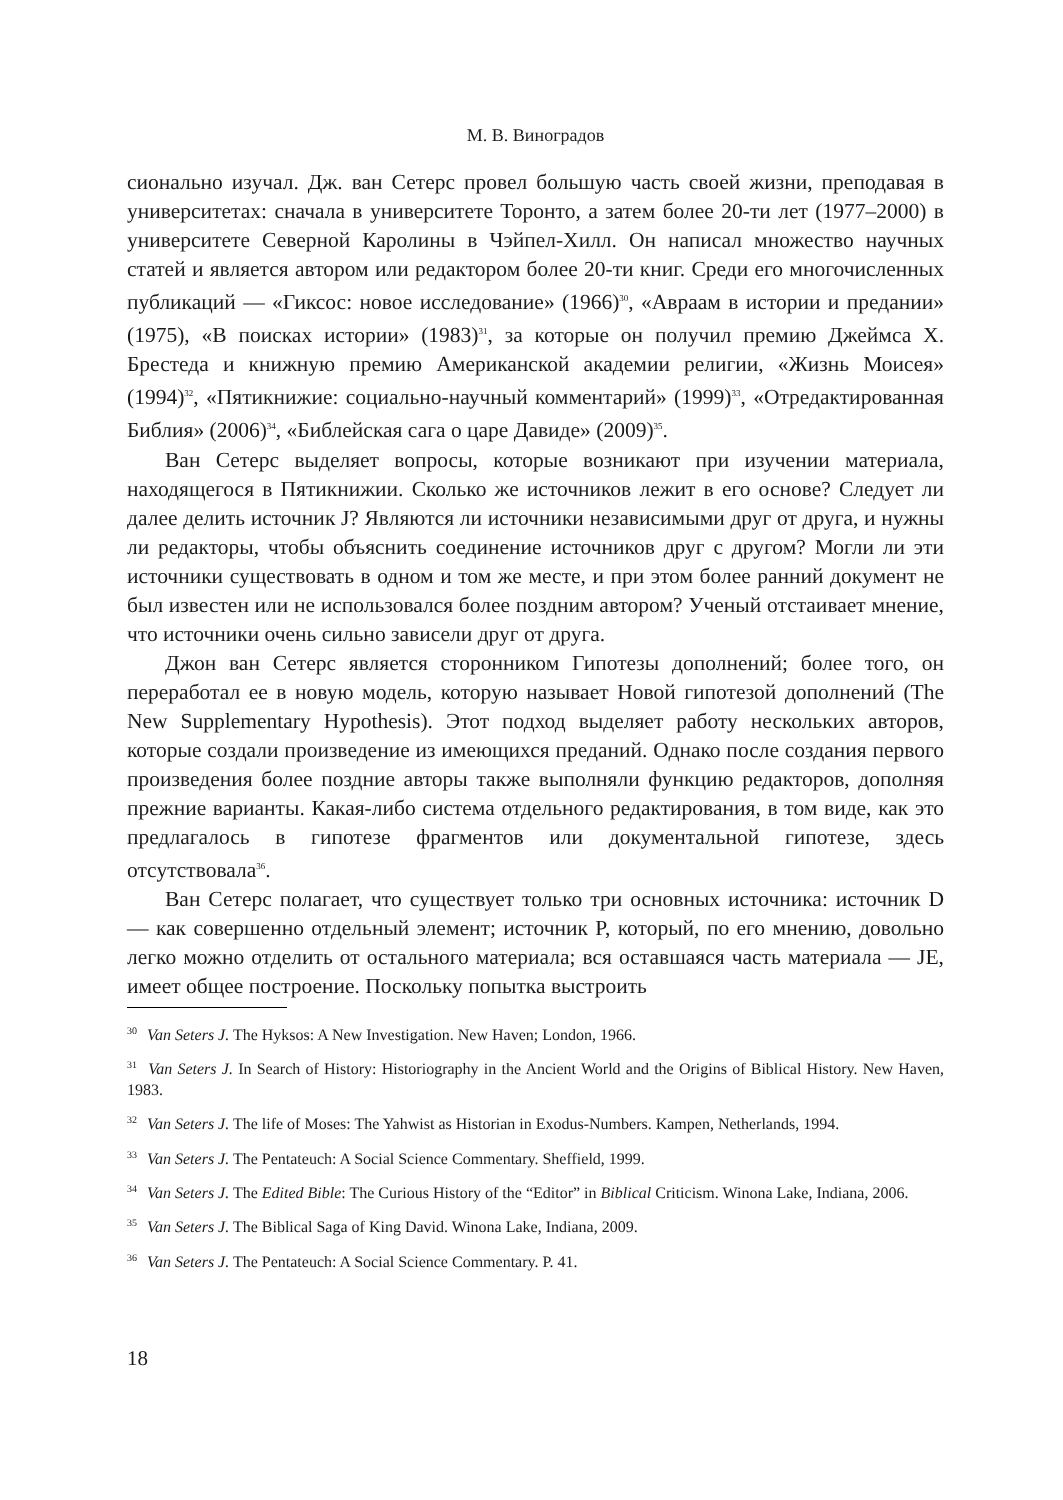М. В. Виноградов
сионально изучал. Дж. ван Сетерс провел большую часть своей жизни, преподавая в университетах: сначала в университете Торонто, а затем более 20-ти лет (1977–2000) в университете Северной Каролины в Чэйпел-Хилл. Он написал множество научных статей и является автором или редактором более 20-ти книг. Среди его многочисленных публикаций — «Гиксос: новое исследование» (1966)<sup>30</sup>, «Авраам в истории и предании» (1975), «В поисках истории» (1983)<sup>31</sup>, за которые он получил премию Джеймса Х. Брестеда и книжную премию Американской академии религии, «Жизнь Моисея» (1994)<sup>32</sup>, «Пятикнижие: социально-научный комментарий» (1999)<sup>33</sup>, «Отредактированная Библия» (2006)<sup>34</sup>, «Библейская сага о царе Давиде» (2009)<sup>35</sup>.
Ван Сетерс выделяет вопросы, которые возникают при изучении материала, находящегося в Пятикнижии. Сколько же источников лежит в его основе? Следует ли далее делить источник J? Являются ли источники независимыми друг от друга, и нужны ли редакторы, чтобы объяснить соединение источников друг с другом? Могли ли эти источники существовать в одном и том же месте, и при этом более ранний документ не был известен или не использовался более поздним автором? Ученый отстаивает мнение, что источники очень сильно зависели друг от друга.
Джон ван Сетерс является сторонником Гипотезы дополнений; более того, он переработал ее в новую модель, которую называет Новой гипотезой дополнений (The New Supplementary Hypothesis). Этот подход выделяет работу нескольких авторов, которые создали произведение из имеющихся преданий. Однако после создания первого произведения более поздние авторы также выполняли функцию редакторов, дополняя прежние варианты. Какая-либо система отдельного редактирования, в том виде, как это предлагалось в гипотезе фрагментов или документальной гипотезе, здесь отсутствовала<sup>36</sup>.
Ван Сетерс полагает, что существует только три основных источника: источник D — как совершенно отдельный элемент; источник P, который, по его мнению, довольно легко можно отделить от остального материала; вся оставшаяся часть материала — JE, имеет общее построение. Поскольку попытка выстроить
<sup>30</sup> Van Seters J. The Hyksos: A New Investigation. New Haven; London, 1966.
<sup>31</sup> Van Seters J. In Search of History: Historiography in the Ancient World and the Origins of Biblical History. New Haven, 1983.
<sup>32</sup> Van Seters J. The life of Moses: The Yahwist as Historian in Exodus-Numbers. Kampen, Netherlands, 1994.
<sup>33</sup> Van Seters J. The Pentateuch: A Social Science Commentary. Sheffield, 1999.
<sup>34</sup> Van Seters J. The Edited Bible: The Curious History of the “Editor” in Biblical Criticism. Winona Lake, Indiana, 2006.
<sup>35</sup> Van Seters J. The Biblical Saga of King David. Winona Lake, Indiana, 2009.
<sup>36</sup> Van Seters J. The Pentateuch: A Social Science Commentary. P. 41.
18